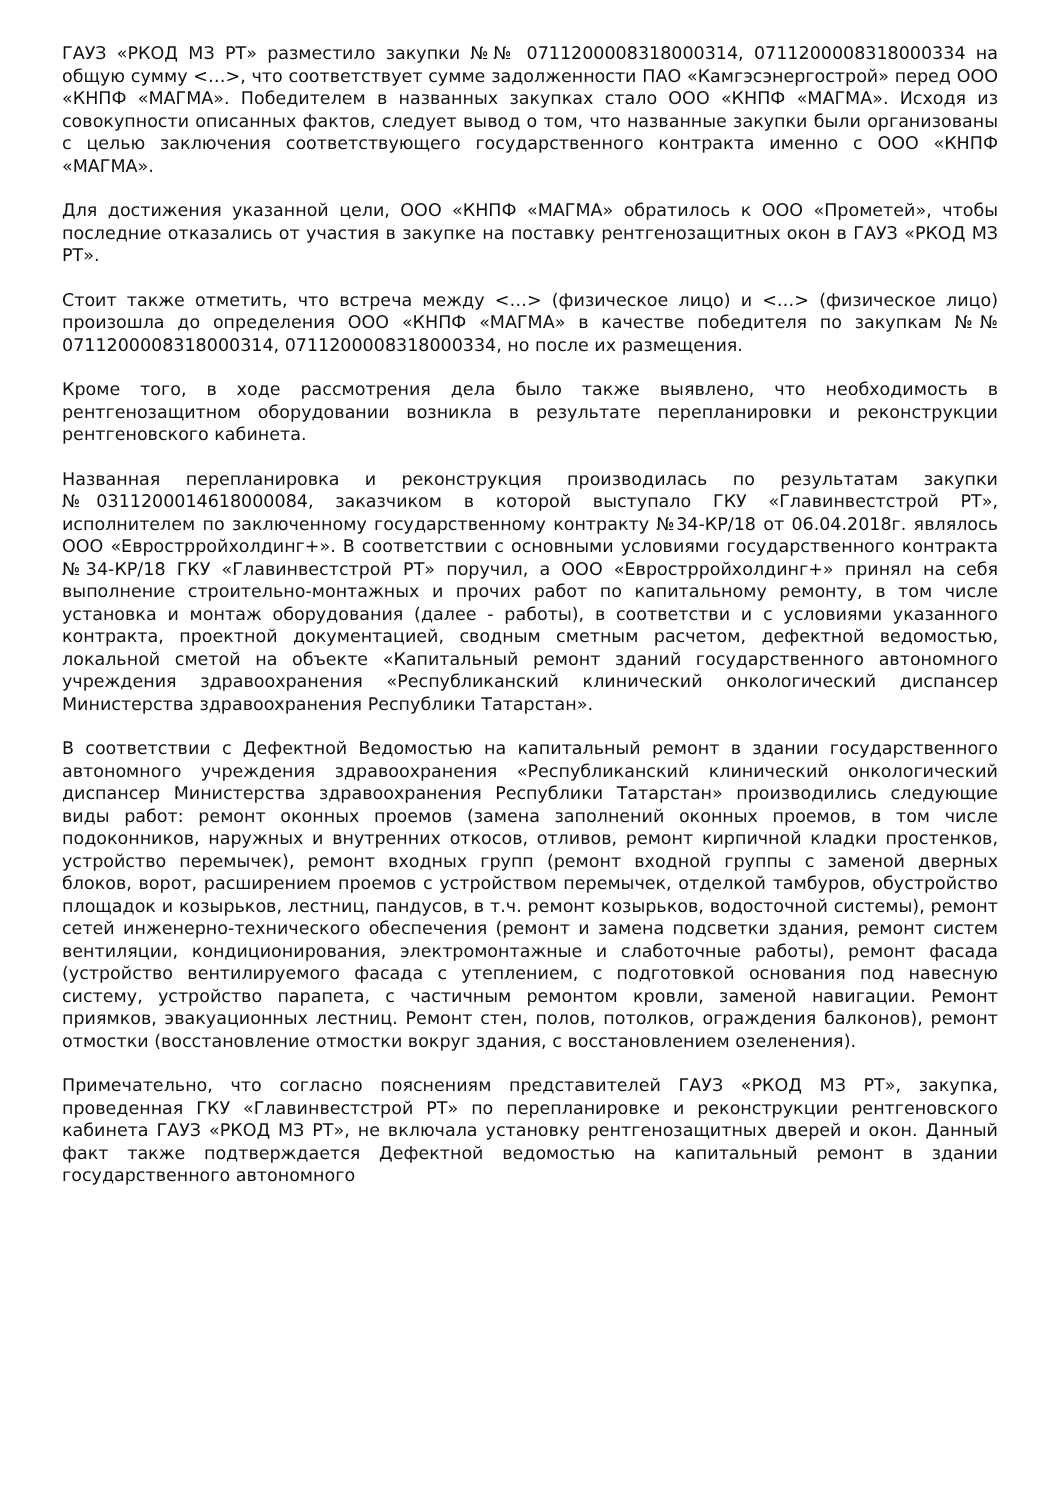ГАУЗ «РКОД МЗ РТ» разместило закупки №№ 0711200008318000314, 0711200008318000334 на общую сумму <…>, что соответствует сумме задолженности ПАО «Камгэсэнергострой» перед ООО «КНПФ «МАГМА». Победителем в названных закупках стало ООО «КНПФ «МАГМА». Исходя из совокупности описанных фактов, следует вывод о том, что названные закупки были организованы с целью заключения соответствующего государственного контракта именно с ООО «КНПФ «МАГМА».
Для достижения указанной цели, ООО «КНПФ «МАГМА» обратилось к ООО «Прометей», чтобы последние отказались от участия в закупке на поставку рентгенозащитных окон в ГАУЗ «РКОД МЗ РТ».
Стоит также отметить, что встреча между <…> (физическое лицо) и <…> (физическое лицо) произошла до определения ООО «КНПФ «МАГМА» в качестве победителя по закупкам №№ 0711200008318000314, 0711200008318000334, но после их размещения.
Кроме того, в ходе рассмотрения дела было также выявлено, что необходимость в рентгенозащитном оборудовании возникла в результате перепланировки и реконструкции рентгеновского кабинета.
Названная перепланировка и реконструкция производилась по результатам закупки №0311200014618000084, заказчиком в которой выступало ГКУ «Главинвестстрой РТ», исполнителем по заключенному государственному контракту №34-КР/18 от 06.04.2018г. являлось ООО «Еврострройхолдинг+». В соответствии с основными условиями государственного контракта №34-КР/18 ГКУ «Главинвестстрой РТ» поручил, а ООО «Еврострройхолдинг+» принял на себя выполнение строительно-монтажных и прочих работ по капитальному ремонту, в том числе установка и монтаж оборудования (далее - работы), в соответстви и с условиями указанного контракта, проектной документацией, сводным сметным расчетом, дефектной ведомостью, локальной сметой на объекте «Капитальный ремонт зданий государственного автономного учреждения здравоохранения «Республиканский клинический онкологический диспансер Министерства здравоохранения Республики Татарстан».
В соответствии с Дефектной Ведомостью на капитальный ремонт в здании государственного автономного учреждения здравоохранения «Республиканский клинический онкологический диспансер Министерства здравоохранения Республики Татарстан» производились следующие виды работ: ремонт оконных проемов (замена заполнений оконных проемов, в том числе подоконников, наружных и внутренних откосов, отливов, ремонт кирпичной кладки простенков, устройство перемычек), ремонт входных групп (ремонт входной группы с заменой дверных блоков, ворот, расширением проемов с устройством перемычек, отделкой тамбуров, обустройство площадок и козырьков, лестниц, пандусов, в т.ч. ремонт козырьков, водосточной системы), ремонт сетей инженерно-технического обеспечения (ремонт и замена подсветки здания, ремонт систем вентиляции, кондиционирования, электромонтажные и слаботочные работы), ремонт фасада (устройство вентилируемого фасада с утеплением, с подготовкой основания под навесную систему, устройство парапета, с частичным ремонтом кровли, заменой навигации. Ремонт приямков, эвакуационных лестниц. Ремонт стен, полов, потолков, ограждения балконов), ремонт отмостки (восстановление отмостки вокруг здания, с восстановлением озеленения).
Примечательно, что согласно пояснениям представителей ГАУЗ «РКОД МЗ РТ», закупка, проведенная ГКУ «Главинвестстрой РТ» по перепланировке и реконструкции рентгеновского кабинета ГАУЗ «РКОД МЗ РТ», не включала установку рентгенозащитных дверей и окон. Данный факт также подтверждается Дефектной ведомостью на капитальный ремонт в здании государственного автономного